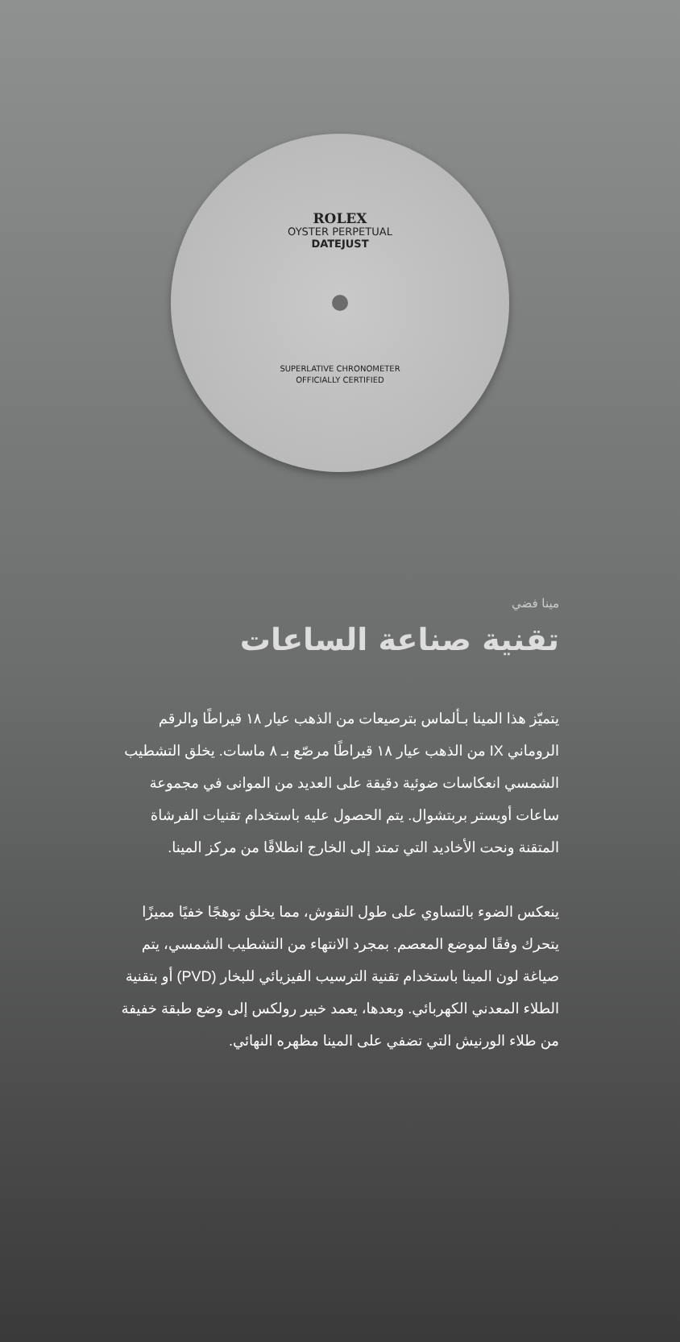ROLEX
OYSTER PERPETUAL
DATEJUST
SUPERLATIVE CHRONOMETER
OFFICIALLY CERTIFIED
مينا فضي
تقنية صناعة الساعات
يتميّز هذا المينا بـألماس بترصيعات من الذهب عيار ١٨ قيراطًا والرقم الروماني IX من الذهب عيار ١٨ قيراطًا مرصّع بـ ٨ ماسات. يخلق التشطيب الشمسي انعكاسات ضوئية دقيقة على العديد من الموانى في مجموعة ساعات أويستر بربتشوال. يتم الحصول عليه باستخدام تقنيات الفرشاة المتقنة ونحت الأخاديد التي تمتد إلى الخارج انطلاقًا من مركز المينا.
ينعكس الضوء بالتساوي على طول النقوش، مما يخلق توهجًا خفيًا مميزًا يتحرك وفقًا لموضع المعصم. بمجرد الانتهاء من التشطيب الشمسي، يتم صياغة لون المينا باستخدام تقنية الترسيب الفيزيائي للبخار (PVD) أو بتقنية الطلاء المعدني الكهربائي. وبعدها، يعمد خبير رولكس إلى وضع طبقة خفيفة من طلاء الورنيش التي تضفي على المينا مظهره النهائي.